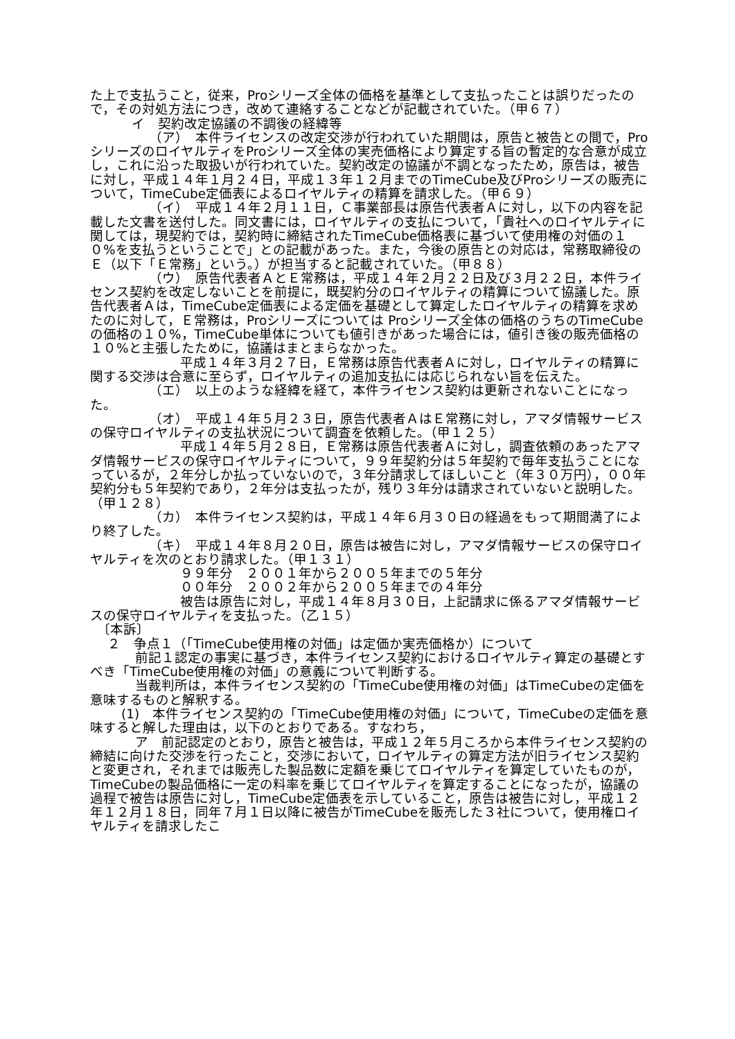た上で支払うこと，従来，Proシリーズ全体の価格を基準として支払ったことは誤りだったので，その対処方法につき，改めて連絡することなどが記載されていた。（甲６７）
イ　契約改定協議の不調後の経緯等
（ア）　本件ライセンスの改定交渉が行われていた期間は，原告と被告との間で，ProシリーズのロイヤルティをProシリーズ全体の実売価格により算定する旨の暫定的な合意が成立し，これに沿った取扱いが行われていた。契約改定の協議が不調となったため，原告は，被告に対し，平成１４年１月２４日，平成１３年１２月までのTimeCube及びProシリーズの販売について，TimeCube定価表によるロイヤルティの精算を請求した。（甲６９）
（イ）　平成１４年２月１１日，Ｃ事業部長は原告代表者Ａに対し，以下の内容を記載した文書を送付した。同文書には，ロイヤルティの支払について，「貴社へのロイヤルティに関しては，現契約では，契約時に締結されたTimeCube価格表に基づいて使用権の対価の１０%を支払うということで」との記載があった。また，今後の原告との対応は，常務取締役のＥ（以下「Ｅ常務」という。）が担当すると記載されていた。（甲８８）
（ウ）　原告代表者ＡとＥ常務は，平成１４年２月２２日及び３月２２日，本件ライセンス契約を改定しないことを前提に，既契約分のロイヤルティの精算について協議した。原告代表者Ａは，TimeCube定価表による定価を基礎として算定したロイヤルティの精算を求めたのに対して，Ｅ常務は，Proシリーズについては Proシリーズ全体の価格のうちのTimeCubeの価格の１０%，TimeCube単体についても値引きがあった場合には，値引き後の販売価格の１０%と主張したために，協議はまとまらなかった。
平成１４年３月２７日，Ｅ常務は原告代表者Ａに対し，ロイヤルティの精算に関する交渉は合意に至らず，ロイヤルティの追加支払には応じられない旨を伝えた。
（エ）　以上のような経緯を経て，本件ライセンス契約は更新されないことになった。
（オ）　平成１４年５月２３日，原告代表者ＡはＥ常務に対し，アマダ情報サービスの保守ロイヤルティの支払状況について調査を依頼した。（甲１２５）
平成１４年５月２８日，Ｅ常務は原告代表者Ａに対し，調査依頼のあったアマダ情報サービスの保守ロイヤルティについて，９９年契約分は５年契約で毎年支払うことになっているが，２年分しか払っていないので，３年分請求してほしいこと（年３０万円），００年契約分も５年契約であり，２年分は支払ったが，残り３年分は請求されていないと説明した。（甲１２８）
（カ）　本件ライセンス契約は，平成１４年６月３０日の経過をもって期間満了により終了した。
（キ）　平成１４年８月２０日，原告は被告に対し，アマダ情報サービスの保守ロイヤルティを次のとおり請求した。（甲１３１）
９９年分　２００１年から２００５年までの５年分
００年分　２００２年から２００５年までの４年分
被告は原告に対し，平成１４年８月３０日，上記請求に係るアマダ情報サービスの保守ロイヤルティを支払った。（乙１５）
〔本訴〕
２　争点１（「TimeCube使用権の対価」は定価か実売価格か）について
前記１認定の事実に基づき，本件ライセンス契約におけるロイヤルティ算定の基礎とすべき「TimeCube使用権の対価」の意義について判断する。
当裁判所は，本件ライセンス契約の「TimeCube使用権の対価」はTimeCubeの定価を意味するものと解釈する。
(1)　本件ライセンス契約の「TimeCube使用権の対価」について，TimeCubeの定価を意味すると解した理由は，以下のとおりである。すなわち，
ア　前記認定のとおり，原告と被告は，平成１２年５月ころから本件ライセンス契約の締結に向けた交渉を行ったこと，交渉において，ロイヤルティの算定方法が旧ライセンス契約と変更され，それまでは販売した製品数に定額を乗じてロイヤルティを算定していたものが，TimeCubeの製品価格に一定の料率を乗じてロイヤルティを算定することになったが，協議の過程で被告は原告に対し，TimeCube定価表を示していること，原告は被告に対し，平成１２年１２月１８日，同年７月１日以降に被告がTimeCubeを販売した３社について，使用権ロイヤルティを請求したこ